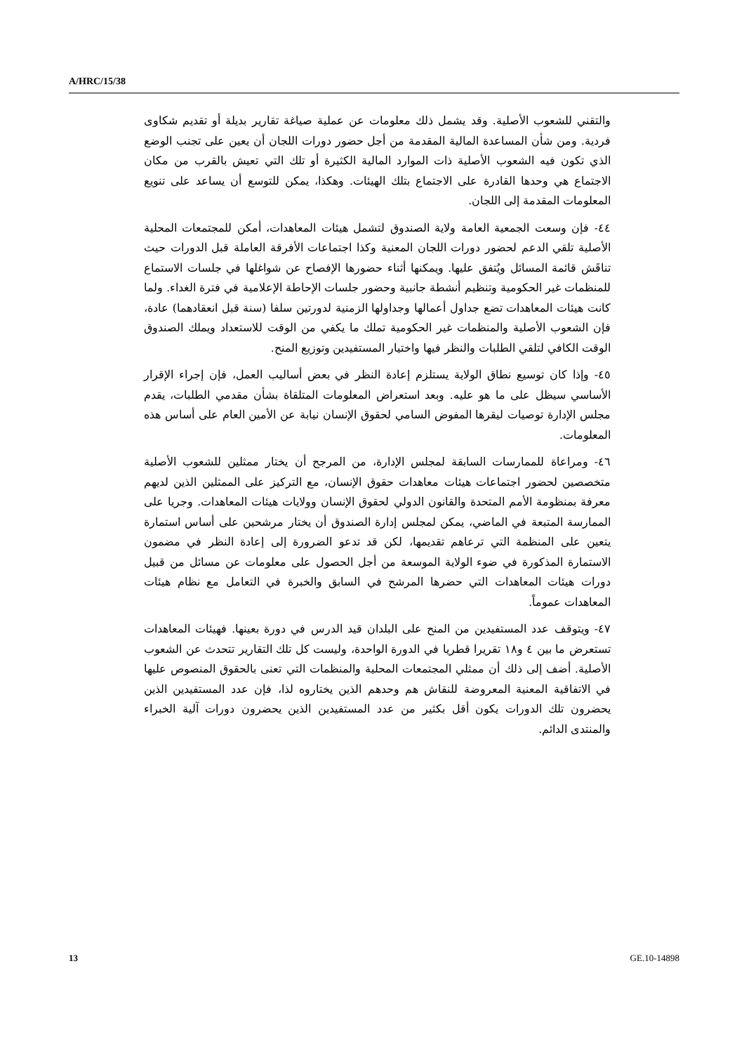A/HRC/15/38
والتقني للشعوب الأصلية. وقد يشمل ذلك معلومات عن عملية صياغة تقارير بديلة أو تقديم شكاوى فردية. ومن شأن المساعدة المالية المقدمة من أجل حضور دورات اللجان أن يعين على تجنب الوضع الذي تكون فيه الشعوب الأصلية ذات الموارد المالية الكثيرة أو تلك التي تعيش بالقرب من مكان الاجتماع هي وحدها القادرة على الاجتماع بتلك الهيئات. وهكذا، يمكن للتوسع أن يساعد على تنويع المعلومات المقدمة إلى اللجان.
٤٤- فإن وسعت الجمعية العامة ولاية الصندوق لتشمل هيئات المعاهدات، أمكن للمجتمعات المحلية الأصلية تلقي الدعم لحضور دورات اللجان المعنية وكذا اجتماعات الأفرقة العاملة قبل الدورات حيث تناقَش قائمة المسائل ويُتفق عليها. ويمكنها أثناء حضورها الإفصاح عن شواغلها في جلسات الاستماع للمنظمات غير الحكومية وتنظيم أنشطة جانبية وحضور جلسات الإحاطة الإعلامية في فترة الغداء. ولما كانت هيئات المعاهدات تضع جداول أعمالها وجداولها الزمنية لدورتين سلفا (سنة قبل انعقادهما) عادة، فإن الشعوب الأصلية والمنظمات غير الحكومية تملك ما يكفي من الوقت للاستعداد ويملك الصندوق الوقت الكافي لتلقي الطلبات والنظر فيها واختيار المستفيدين وتوزيع المنح.
٤٥- وإذا كان توسيع نطاق الولاية يستلزم إعادة النظر في بعض أساليب العمل، فإن إجراء الإقرار الأساسي سيظل على ما هو عليه. وبعد استعراض المعلومات المتلقاة بشأن مقدمي الطلبات، يقدم مجلس الإدارة توصيات ليقرها المفوض السامي لحقوق الإنسان نيابة عن الأمين العام على أساس هذه المعلومات.
٤٦- ومراعاة للممارسات السابقة لمجلس الإدارة، من المرجح أن يختار ممثلين للشعوب الأصلية متخصصين لحضور اجتماعات هيئات معاهدات حقوق الإنسان، مع التركيز على الممثلين الذين لديهم معرفة بمنظومة الأمم المتحدة والقانون الدولي لحقوق الإنسان وولايات هيئات المعاهدات. وجريا على الممارسة المتبعة في الماضي، يمكن لمجلس إدارة الصندوق أن يختار مرشحين على أساس استمارة يتعين على المنظمة التي ترعاهم تقديمها، لكن قد تدعو الضرورة إلى إعادة النظر في مضمون الاستمارة المذكورة في ضوء الولاية الموسعة من أجل الحصول على معلومات عن مسائل من قبيل دورات هيئات المعاهدات التي حضرها المرشح في السابق والخبرة في التعامل مع نظام هيئات المعاهدات عموماً.
٤٧- ويتوقف عدد المستفيدين من المنح على البلدان قيد الدرس في دورة بعينها. فهيئات المعاهدات تستعرض ما بين ٤ و١٨ تقريرا قطريا في الدورة الواحدة، وليست كل تلك التقارير تتحدث عن الشعوب الأصلية. أضف إلى ذلك أن ممثلي المجتمعات المحلية والمنظمات التي تعنى بالحقوق المنصوص عليها في الاتفاقية المعنية المعروضة للنقاش هم وحدهم الذين يختاروه لذا، فإن عدد المستفيدين الذين يحضرون تلك الدورات يكون أقل بكثير من عدد المستفيدين الذين يحضرون دورات آلية الخبراء والمنتدى الدائم.
13 GE.10-14898